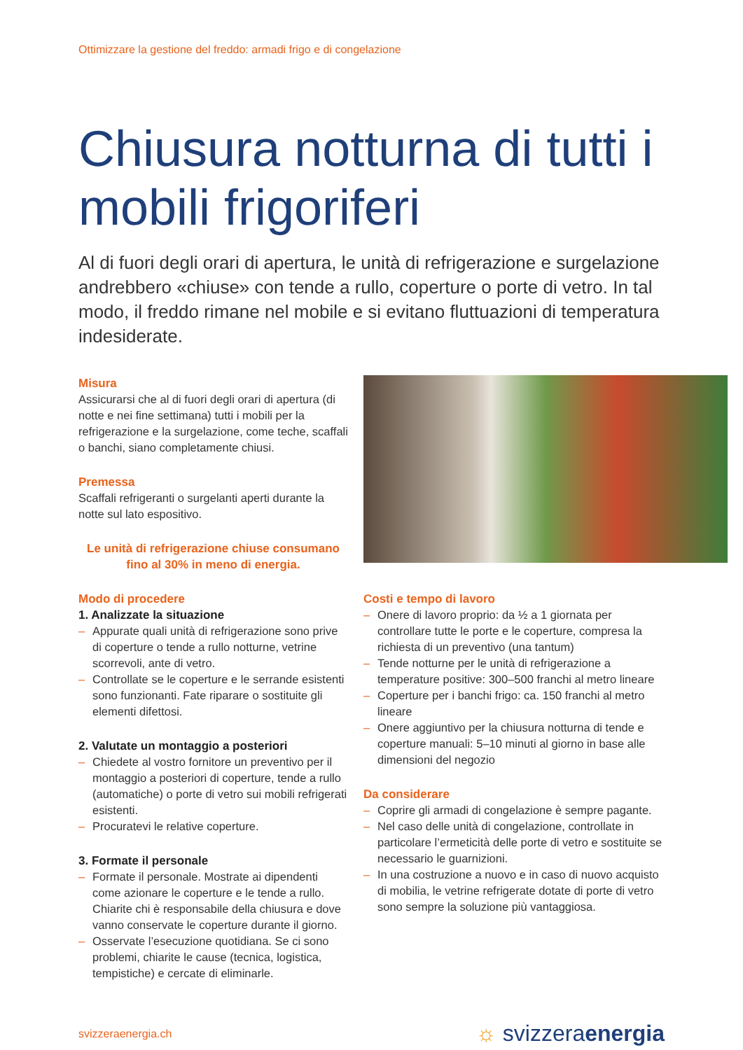Ottimizzare la gestione del freddo: armadi frigo e di congelazione
Chiusura notturna di tutti i mobili frigoriferi
Al di fuori degli orari di apertura, le unità di refrigerazione e surgelazione andrebbero «chiuse» con tende a rullo, coperture o porte di vetro. In tal modo, il freddo rimane nel mobile e si evitano fluttuazioni di temperatura indesiderate.
Misura
Assicurarsi che al di fuori degli orari di apertura (di notte e nei fine settimana) tutti i mobili per la refrigerazione e la surgelazione, come teche, scaffali o banchi, siano completamente chiusi.
Premessa
Scaffali refrigeranti o surgelanti aperti durante la notte sul lato espositivo.
Le unità di refrigerazione chiuse consumano fino al 30% in meno di energia.
Modo di procedere
1. Analizzate la situazione
– Appurate quali unità di refrigerazione sono prive di coperture o tende a rullo notturne, vetrine scorrevoli, ante di vetro.
– Controllate se le coperture e le serrande esistenti sono funzionanti. Fate riparare o sostituite gli elementi difettosi.
2. Valutate un montaggio a posteriori
– Chiedete al vostro fornitore un preventivo per il montaggio a posteriori di coperture, tende a rullo (automatiche) o porte di vetro sui mobili refrigerati esistenti.
– Procuratevi le relative coperture.
3. Formate il personale
– Formate il personale. Mostrate ai dipendenti come azionare le coperture e le tende a rullo. Chiarite chi è responsabile della chiusura e dove vanno conservate le coperture durante il giorno.
– Osservate l’esecuzione quotidiana. Se ci sono problemi, chiarite le cause (tecnica, logistica, tempistiche) e cercate di eliminarle.
Costi e tempo di lavoro
– Onere di lavoro proprio: da ½ a 1 giornata per controllare tutte le porte e le coperture, compresa la richiesta di un preventivo (una tantum)
– Tende notturne per le unità di refrigerazione a temperature positive: 300–500 franchi al metro lineare
– Coperture per i banchi frigo: ca. 150 franchi al metro lineare
– Onere aggiuntivo per la chiusura notturna di tende e coperture manuali: 5–10 minuti al giorno in base alle dimensioni del negozio
Da considerare
– Coprire gli armadi di congelazione è sempre pagante.
– Nel caso delle unità di congelazione, controllate in particolare l’ermeticità delle porte di vetro e sostituite se necessario le guarnizioni.
– In una costruzione a nuovo e in caso di nuovo acquisto di mobilia, le vetrine refrigerate dotate di porte di vetro sono sempre la soluzione più vantaggiosa.
svizzeraenergia.ch
☼ svizzeraenergia